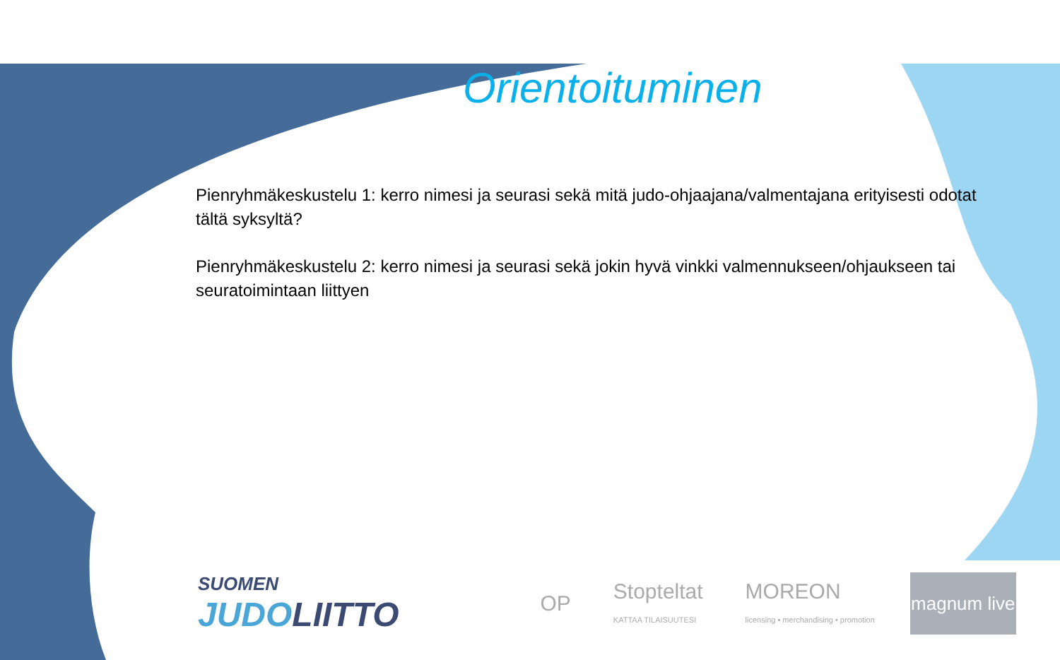Orientoituminen
Pienryhmäkeskustelu 1: kerro nimesi ja seurasi sekä mitä judo-ohjaajana/valmentajana erityisesti odotat tältä syksyltä?
Pienryhmäkeskustelu 2: kerro nimesi ja seurasi sekä jokin hyvä vinkki valmennukseen/ohjaukseen tai seuratoimintaan liittyen
SUOMEN
JUDOLIITTO
OP
Stopteltat
KATTAA TILAISUUTESI
MOREON
licensing • merchandising • promotion
magnum live